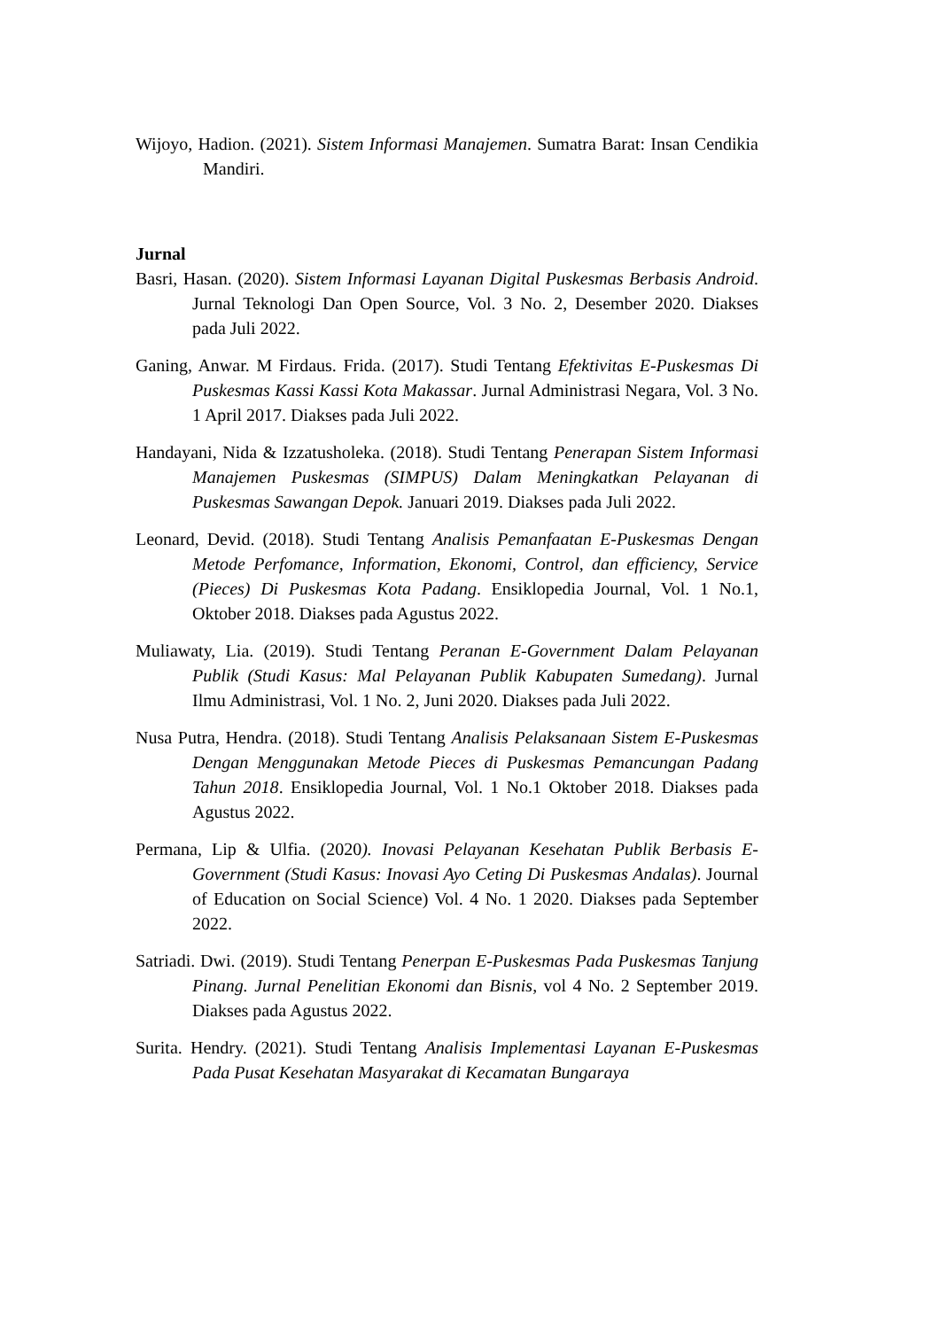Wijoyo, Hadion. (2021). Sistem Informasi Manajemen. Sumatra Barat: Insan Cendikia Mandiri.
Jurnal
Basri, Hasan. (2020). Sistem Informasi Layanan Digital Puskesmas Berbasis Android. Jurnal Teknologi Dan Open Source, Vol. 3 No. 2, Desember 2020. Diakses pada Juli 2022.
Ganing, Anwar. M Firdaus. Frida. (2017). Studi Tentang Efektivitas E-Puskesmas Di Puskesmas Kassi Kassi Kota Makassar. Jurnal Administrasi Negara, Vol. 3 No. 1 April 2017. Diakses pada Juli 2022.
Handayani, Nida & Izzatusholeka. (2018). Studi Tentang Penerapan Sistem Informasi Manajemen Puskesmas (SIMPUS) Dalam Meningkatkan Pelayanan di Puskesmas Sawangan Depok. Januari 2019. Diakses pada Juli 2022.
Leonard, Devid. (2018). Studi Tentang Analisis Pemanfaatan E-Puskesmas Dengan Metode Perfomance, Information, Ekonomi, Control, dan efficiency, Service (Pieces) Di Puskesmas Kota Padang. Ensiklopedia Journal, Vol. 1 No.1, Oktober 2018. Diakses pada Agustus 2022.
Muliawaty, Lia. (2019). Studi Tentang Peranan E-Government Dalam Pelayanan Publik (Studi Kasus: Mal Pelayanan Publik Kabupaten Sumedang). Jurnal Ilmu Administrasi, Vol. 1 No. 2, Juni 2020. Diakses pada Juli 2022.
Nusa Putra, Hendra. (2018). Studi Tentang Analisis Pelaksanaan Sistem E-Puskesmas Dengan Menggunakan Metode Pieces di Puskesmas Pemancungan Padang Tahun 2018. Ensiklopedia Journal, Vol. 1 No.1 Oktober 2018. Diakses pada Agustus 2022.
Permana, Lip & Ulfia. (2020). Inovasi Pelayanan Kesehatan Publik Berbasis E-Government (Studi Kasus: Inovasi Ayo Ceting Di Puskesmas Andalas). Journal of Education on Social Science) Vol. 4 No. 1 2020. Diakses pada September 2022.
Satriadi. Dwi. (2019). Studi Tentang Penerpan E-Puskesmas Pada Puskesmas Tanjung Pinang. Jurnal Penelitian Ekonomi dan Bisnis, vol 4 No. 2 September 2019. Diakses pada Agustus 2022.
Surita. Hendry. (2021). Studi Tentang Analisis Implementasi Layanan E-Puskesmas Pada Pusat Kesehatan Masyarakat di Kecamatan Bungaraya